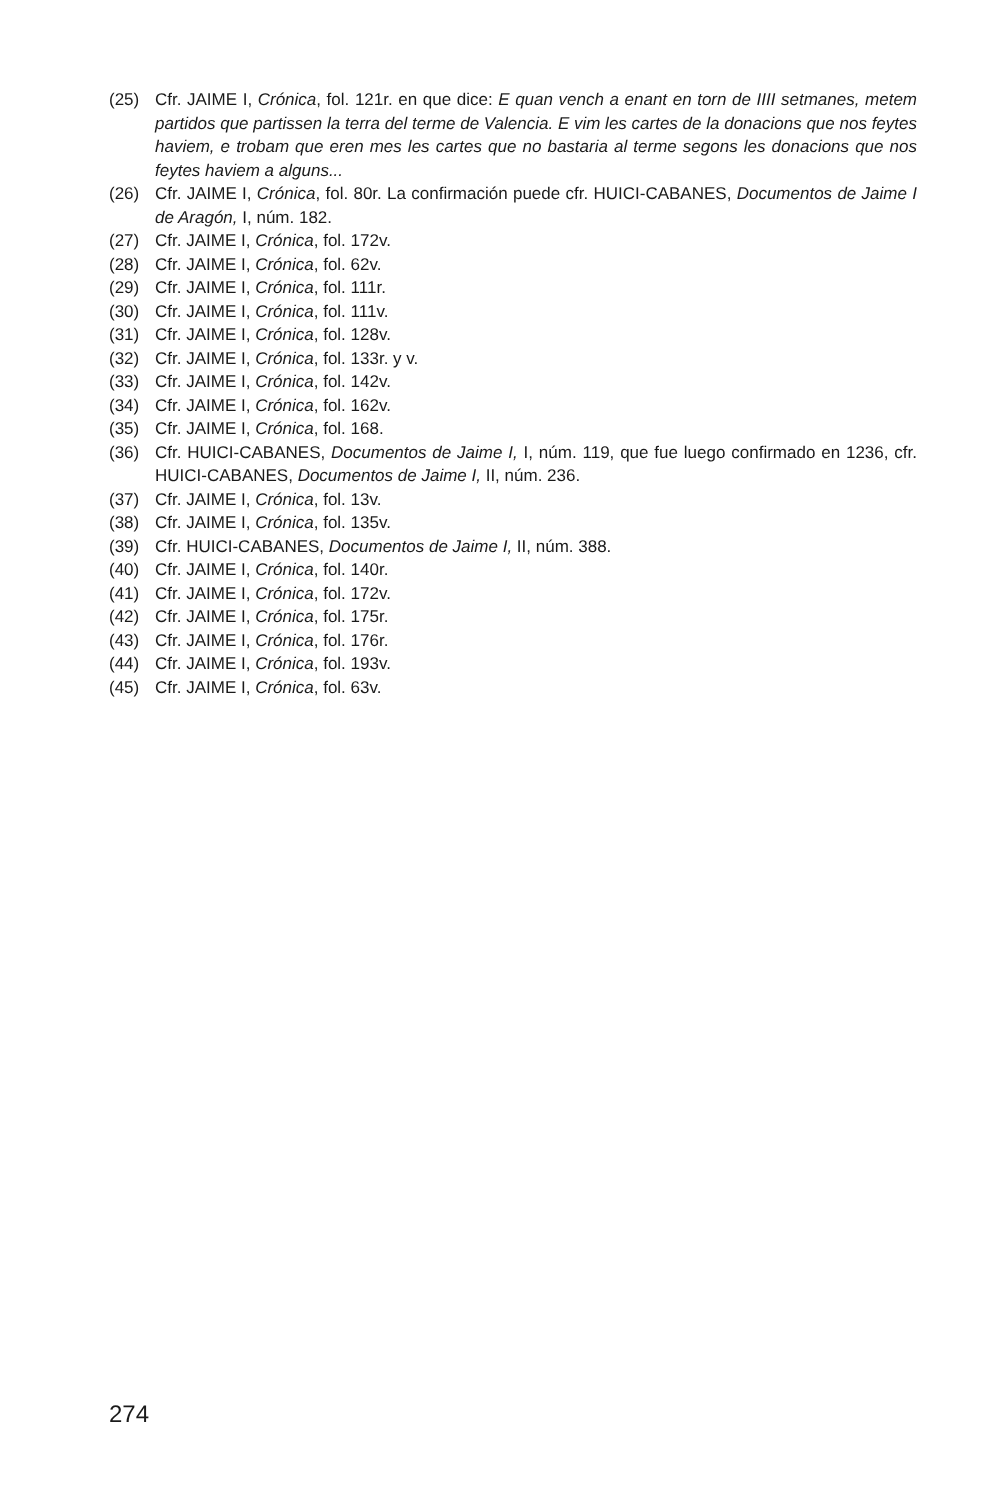(25) Cfr. JAIME I, Crónica, fol. 121r. en que dice: E quan vench a enant en torn de IIII setmanes, metem partidos que partissen la terra del terme de Valencia. E vim les cartes de la donacions que nos feytes haviem, e trobam que eren mes les cartes que no bastaria al terme segons les donacions que nos feytes haviem a alguns...
(26) Cfr. JAIME I, Crónica, fol. 80r. La confirmación puede cfr. HUICI-CABANES, Documentos de Jaime I de Aragón, I, núm. 182.
(27) Cfr. JAIME I, Crónica, fol. 172v.
(28) Cfr. JAIME I, Crónica, fol. 62v.
(29) Cfr. JAIME I, Crónica, fol. 111r.
(30) Cfr. JAIME I, Crónica, fol. 111v.
(31) Cfr. JAIME I, Crónica, fol. 128v.
(32) Cfr. JAIME I, Crónica, fol. 133r. y v.
(33) Cfr. JAIME I, Crónica, fol. 142v.
(34) Cfr. JAIME I, Crónica, fol. 162v.
(35) Cfr. JAIME I, Crónica, fol. 168.
(36) Cfr. HUICI-CABANES, Documentos de Jaime I, I, núm. 119, que fue luego confirmado en 1236, cfr. HUICI-CABANES, Documentos de Jaime I, II, núm. 236.
(37) Cfr. JAIME I, Crónica, fol. 13v.
(38) Cfr. JAIME I, Crónica, fol. 135v.
(39) Cfr. HUICI-CABANES, Documentos de Jaime I, II, núm. 388.
(40) Cfr. JAIME I, Crónica, fol. 140r.
(41) Cfr. JAIME I, Crónica, fol. 172v.
(42) Cfr. JAIME I, Crónica, fol. 175r.
(43) Cfr. JAIME I, Crónica, fol. 176r.
(44) Cfr. JAIME I, Crónica, fol. 193v.
(45) Cfr. JAIME I, Crónica, fol. 63v.
274